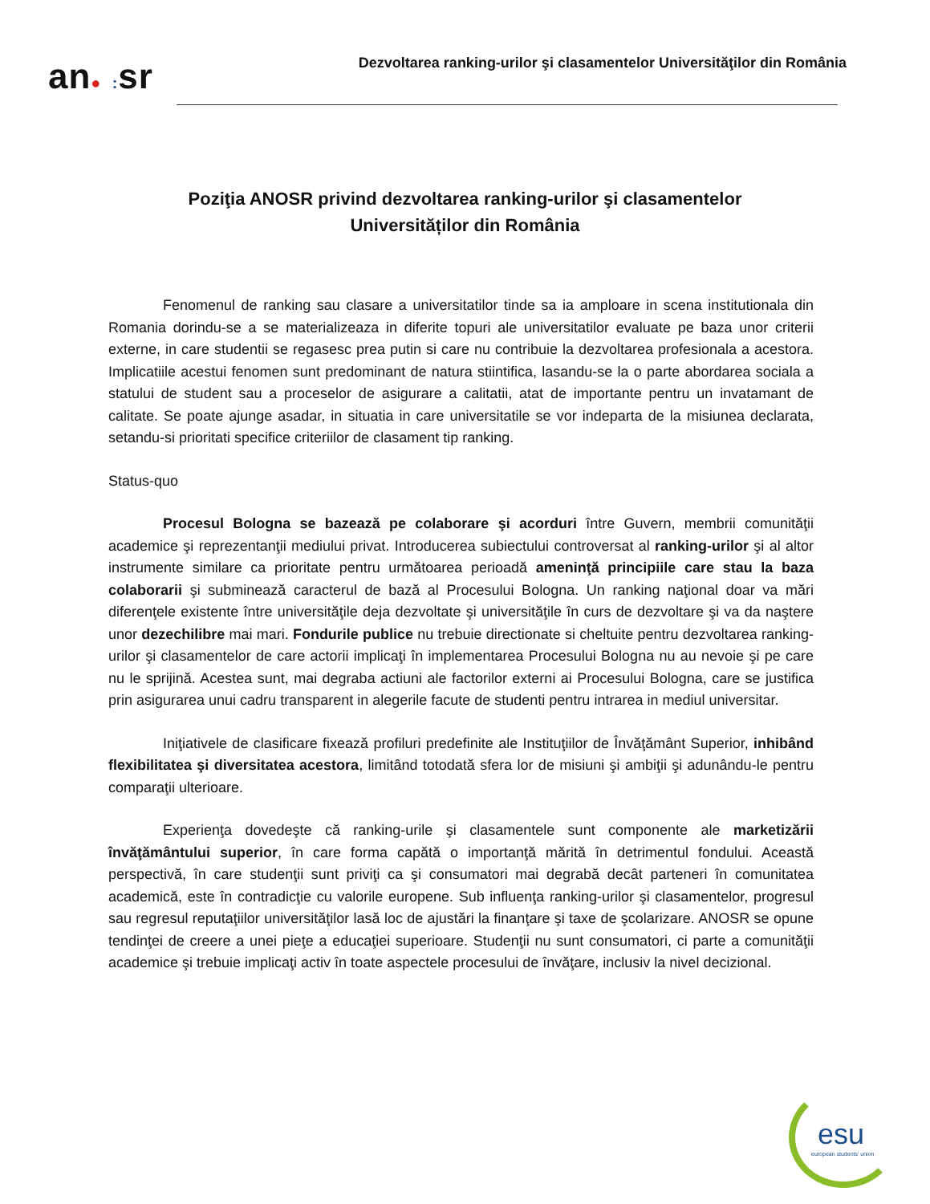an● : sr
Dezvoltarea ranking-urilor şi clasamentelor Universităţilor din România
Poziţia ANOSR privind dezvoltarea ranking-urilor şi clasamentelor
Universităților din România
Fenomenul de ranking sau clasare a universitatilor tinde sa ia amploare in scena institutionala din Romania dorindu-se a se materializeaza in diferite topuri ale universitatilor evaluate pe baza unor criterii externe, in care studentii se regasesc prea putin si care nu contribuie la dezvoltarea profesionala a acestora. Implicatiile acestui fenomen sunt predominant de natura stiintifica, lasandu-se la o parte abordarea sociala a statului de student sau a proceselor de asigurare a calitatii, atat de importante pentru un invatamant de calitate. Se poate ajunge asadar, in situatia in care universitatile se vor indeparta de la misiunea declarata, setandu-si prioritati specifice criteriilor de clasament tip ranking.
Status-quo
Procesul Bologna se bazează pe colaborare şi acorduri între Guvern, membrii comunităţii academice şi reprezentanţii mediului privat. Introducerea subiectului controversat al ranking-urilor şi al altor instrumente similare ca prioritate pentru următoarea perioadă ameninţă principiile care stau la baza colaborarii şi subminează caracterul de bază al Procesului Bologna. Un ranking naţional doar va mări diferenţele existente între universităţile deja dezvoltate şi universităţile în curs de dezvoltare şi va da naştere unor dezechilibre mai mari. Fondurile publice nu trebuie directionate si cheltuite pentru dezvoltarea ranking-urilor şi clasamentelor de care actorii implicaţi în implementarea Procesului Bologna nu au nevoie şi pe care nu le sprijină. Acestea sunt, mai degraba actiuni ale factorilor externi ai Procesului Bologna, care se justifica prin asigurarea unui cadru transparent in alegerile facute de studenti pentru intrarea in mediul universitar.
Iniţiativele de clasificare fixează profiluri predefinite ale Instituţiilor de Învăţământ Superior, inhibând flexibilitatea şi diversitatea acestora, limitând totodată sfera lor de misiuni şi ambiţii şi adunându-le pentru comparaţii ulterioare.
Experienţa dovedeşte că ranking-urile şi clasamentele sunt componente ale marketizării învăţământului superior, în care forma capătă o importanţă mărită în detrimentul fondului. Această perspectivă, în care studenţii sunt priviţi ca şi consumatori mai degrabă decât parteneri în comunitatea academică, este în contradicţie cu valorile europene. Sub influenţa ranking-urilor şi clasamentelor, progresul sau regresul reputaţiilor universităţilor lasă loc de ajustări la finanţare şi taxe de şcolarizare. ANOSR se opune tendinţei de creere a unei pieţe a educaţiei superioare. Studenţii nu sunt consumatori, ci parte a comunităţii academice şi trebuie implicaţi activ în toate aspectele procesului de învăţare, inclusiv la nivel decizional.
esu
european students' union